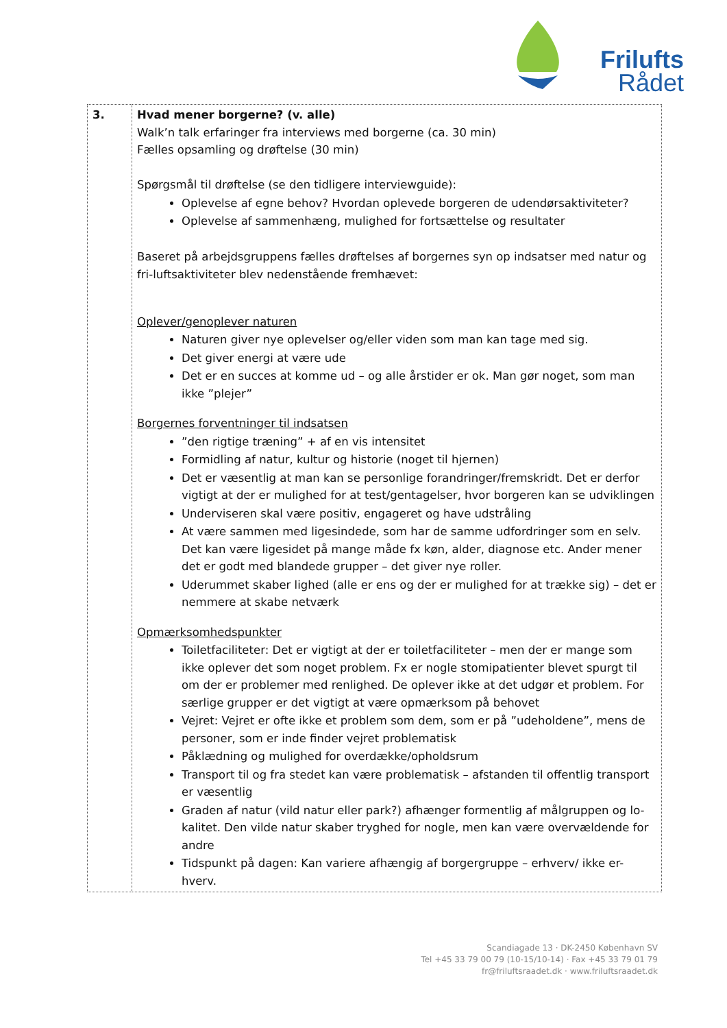Frilufts
Rådet
| 3. | Hvad mener borgerne? (v. alle) Walk’n talk erfaringer fra interviews med borgerne (ca. 30 min) Fælles opsamling og drøftelse (30 min) Spørgsmål til drøftelse (se den tidligere interviewguide): Oplevelse af egne behov? Hvordan oplevede borgeren de udendørsaktiviteter? Oplevelse af sammenhæng, mulighed for fortsættelse og resultater Baseret på arbejdsgruppens fælles drøftelses af borgernes syn op indsatser med natur og fri-luftsaktiviteter blev nedenstående fremhævet: Oplever/genoplever naturen Naturen giver nye oplevelser og/eller viden som man kan tage med sig. Det giver energi at være ude Det er en succes at komme ud – og alle årstider er ok. Man gør noget, som man ikke ”plejer” Borgernes forventninger til indsatsen ”den rigtige træning” + af en vis intensitet Formidling af natur, kultur og historie (noget til hjernen) Det er væsentlig at man kan se personlige forandringer/fremskridt. Det er derfor vigtigt at der er mulighed for at test/gentagelser, hvor borgeren kan se udviklingen Underviseren skal være positiv, engageret og have udstråling At være sammen med ligesindede, som har de samme udfordringer som en selv. Det kan være ligesidet på mange måde fx køn, alder, diagnose etc. Ander mener det er godt med blandede grupper – det giver nye roller. Uderummet skaber lighed (alle er ens og der er mulighed for at trække sig) – det er nemmere at skabe netværk Opmærksomhedspunkter Toiletfaciliteter: Det er vigtigt at der er toiletfaciliteter – men der er mange som ikke oplever det som noget problem. Fx er nogle stomipatienter blevet spurgt til om der er problemer med renlighed. De oplever ikke at det udgør et problem. For særlige grupper er det vigtigt at være opmærksom på behovet Vejret: Vejret er ofte ikke et problem som dem, som er på ”udeholdene”, mens de personer, som er inde finder vejret problematisk Påklædning og mulighed for overdække/opholdsrum Transport til og fra stedet kan være problematisk – afstanden til offentlig transport er væsentlig Graden af natur (vild natur eller park?) afhænger formentlig af målgruppen og lo-kalitet. Den vilde natur skaber tryghed for nogle, men kan være overvældende for andre Tidspunkt på dagen: Kan variere afhængig af borgergruppe – erhverv/ ikke er-hverv. |
Scandiagade 13 · DK-2450 København SV
Tel +45 33 79 00 79 (10-15/10-14) · Fax +45 33 79 01 79
fr@friluftsraadet.dk · www.friluftsraadet.dk